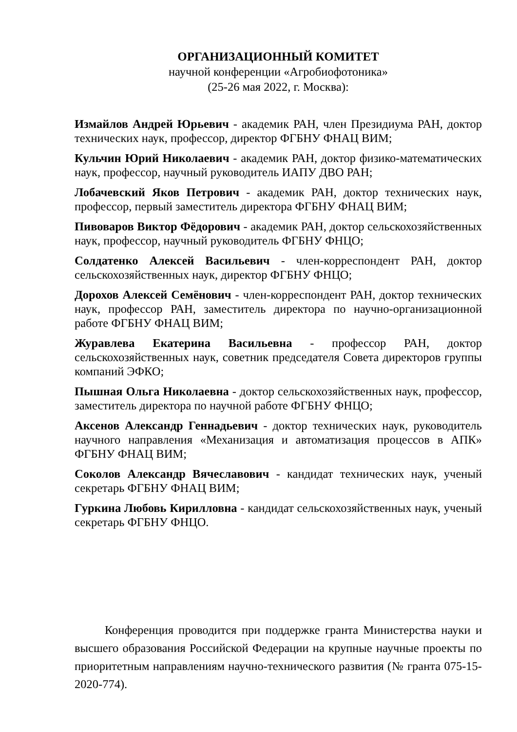ОРГАНИЗАЦИОННЫЙ КОМИТЕТ
научной конференции «Агробиофотоника»
(25-26 мая 2022, г. Москва):
Измайлов Андрей Юрьевич - академик РАН, член Президиума РАН, доктор технических наук, профессор, директор ФГБНУ ФНАЦ ВИМ;
Кульчин Юрий Николаевич - академик РАН, доктор физико-математических наук, профессор, научный руководитель ИАПУ ДВО РАН;
Лобачевский Яков Петрович - академик РАН, доктор технических наук, профессор, первый заместитель директора ФГБНУ ФНАЦ ВИМ;
Пивоваров Виктор Фёдорович - академик РАН, доктор сельскохозяйственных наук, профессор, научный руководитель ФГБНУ ФНЦО;
Солдатенко Алексей Васильевич - член-корреспондент РАН, доктор сельскохозяйственных наук, директор ФГБНУ ФНЦО;
Дорохов Алексей Семёнович - член-корреспондент РАН, доктор технических наук, профессор РАН, заместитель директора по научно-организационной работе ФГБНУ ФНАЦ ВИМ;
Журавлева Екатерина Васильевна - профессор РАН, доктор сельскохозяйственных наук, советник председателя Совета директоров группы компаний ЭФКО;
Пышная Ольга Николаевна - доктор сельскохозяйственных наук, профессор, заместитель директора по научной работе ФГБНУ ФНЦО;
Аксенов Александр Геннадьевич - доктор технических наук, руководитель научного направления «Механизация и автоматизация процессов в АПК» ФГБНУ ФНАЦ ВИМ;
Соколов Александр Вячеславович - кандидат технических наук, ученый секретарь ФГБНУ ФНАЦ ВИМ;
Гуркина Любовь Кирилловна - кандидат сельскохозяйственных наук, ученый секретарь ФГБНУ ФНЦО.
Конференция проводится при поддержке гранта Министерства науки и высшего образования Российской Федерации на крупные научные проекты по приоритетным направлениям научно-технического развития (№ гранта 075-15-2020-774).